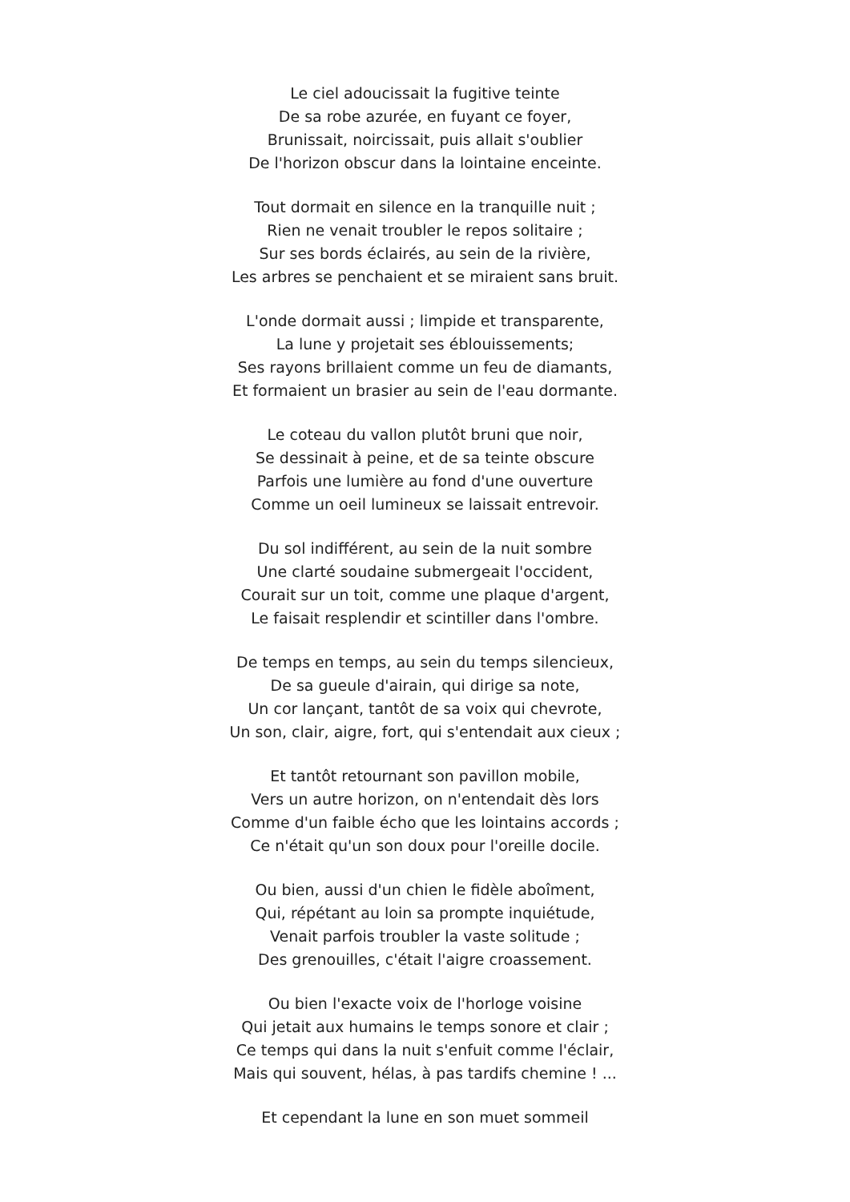Le ciel adoucissait la fugitive teinte
De sa robe azurée, en fuyant ce foyer,
Brunissait, noircissait, puis allait s'oublier
De l'horizon obscur dans la lointaine enceinte.
Tout dormait en silence en la tranquille nuit ;
Rien ne venait troubler le repos solitaire ;
Sur ses bords éclairés, au sein de la rivière,
Les arbres se penchaient et se miraient sans bruit.
L'onde dormait aussi ; limpide et transparente,
La lune y projetait ses éblouissements;
Ses rayons brillaient comme un feu de diamants,
Et formaient un brasier au sein de l'eau dormante.
Le coteau du vallon plutôt bruni que noir,
Se dessinait à peine, et de sa teinte obscure
Parfois une lumière au fond d'une ouverture
Comme un oeil lumineux se laissait entrevoir.
Du sol indifférent, au sein de la nuit sombre
Une clarté soudaine submergeait l'occident,
Courait sur un toit, comme une plaque d'argent,
Le faisait resplendir et scintiller dans l'ombre.
De temps en temps, au sein du temps silencieux,
De sa gueule d'airain, qui dirige sa note,
Un cor lançant, tantôt de sa voix qui chevrote,
Un son, clair, aigre, fort, qui s'entendait aux cieux ;
Et tantôt retournant son pavillon mobile,
Vers un autre horizon, on n'entendait dès lors
Comme d'un faible écho que les lointains accords ;
Ce n'était qu'un son doux pour l'oreille docile.
Ou bien, aussi d'un chien le fidèle aboîment,
Qui, répétant au loin sa prompte inquiétude,
Venait parfois troubler la vaste solitude ;
Des grenouilles, c'était l'aigre croassement.
Ou bien l'exacte voix de l'horloge voisine
Qui jetait aux humains le temps sonore et clair ;
Ce temps qui dans la nuit s'enfuit comme l'éclair,
Mais qui souvent, hélas, à pas tardifs chemine ! ...
Et cependant la lune en son muet sommeil